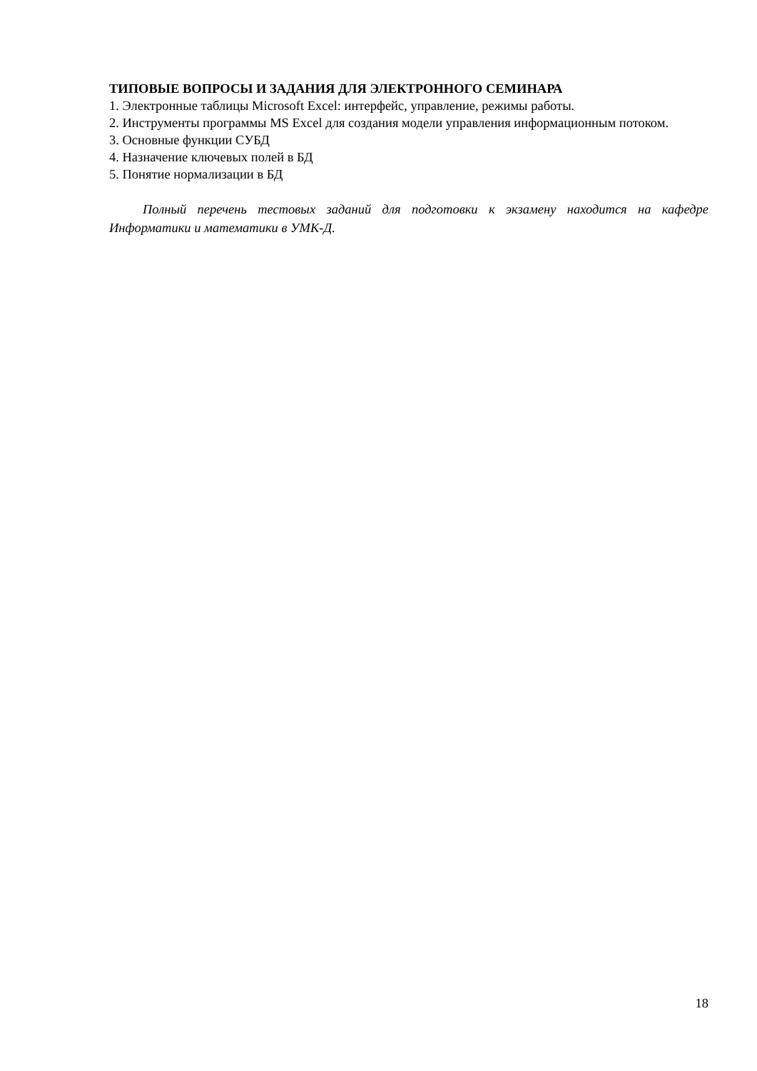ТИПОВЫЕ ВОПРОСЫ И ЗАДАНИЯ ДЛЯ ЭЛЕКТРОННОГО СЕМИНАРА
1. Электронные таблицы Microsoft Excel: интерфейс, управление, режимы работы.
2. Инструменты программы MS Excel для создания модели управления информационным потоком.
3. Основные функции СУБД
4. Назначение ключевых полей в БД
5. Понятие нормализации в БД
Полный перечень тестовых заданий для подготовки к экзамену находится на кафедре Информатики и математики в УМК-Д.
18